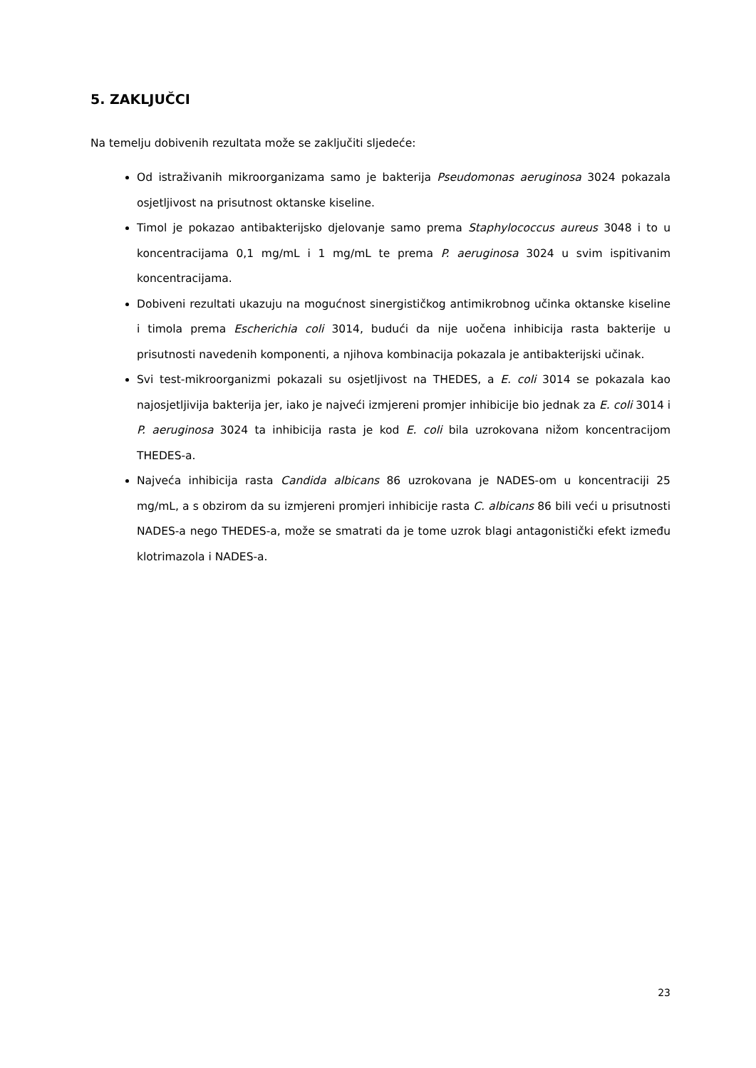5. ZAKLJUČCI
Na temelju dobivenih rezultata može se zaključiti sljedeće:
Od istraživanih mikroorganizama samo je bakterija Pseudomonas aeruginosa 3024 pokazala osjetljivost na prisutnost oktanske kiseline.
Timol je pokazao antibakterijsko djelovanje samo prema Staphylococcus aureus 3048 i to u koncentracijama 0,1 mg/mL i 1 mg/mL te prema P. aeruginosa 3024 u svim ispitivanim koncentracijama.
Dobiveni rezultati ukazuju na mogućnost sinergističkog antimikrobnog učinka oktanske kiseline i timola prema Escherichia coli 3014, budući da nije uočena inhibicija rasta bakterije u prisutnosti navedenih komponenti, a njihova kombinacija pokazala je antibakterijski učinak.
Svi test-mikroorganizmi pokazali su osjetljivost na THEDES, a E. coli 3014 se pokazala kao najosjetljivija bakterija jer, iako je najveći izmjereni promjer inhibicije bio jednak za E. coli 3014 i P. aeruginosa 3024 ta inhibicija rasta je kod E. coli bila uzrokovana nižom koncentracijom THEDES-a.
Najveća inhibicija rasta Candida albicans 86 uzrokovana je NADES-om u koncentraciji 25 mg/mL, a s obzirom da su izmjereni promjeri inhibicije rasta C. albicans 86 bili veći u prisutnosti NADES-a nego THEDES-a, može se smatrati da je tome uzrok blagi antagonistički efekt između klotrimazola i NADES-a.
23